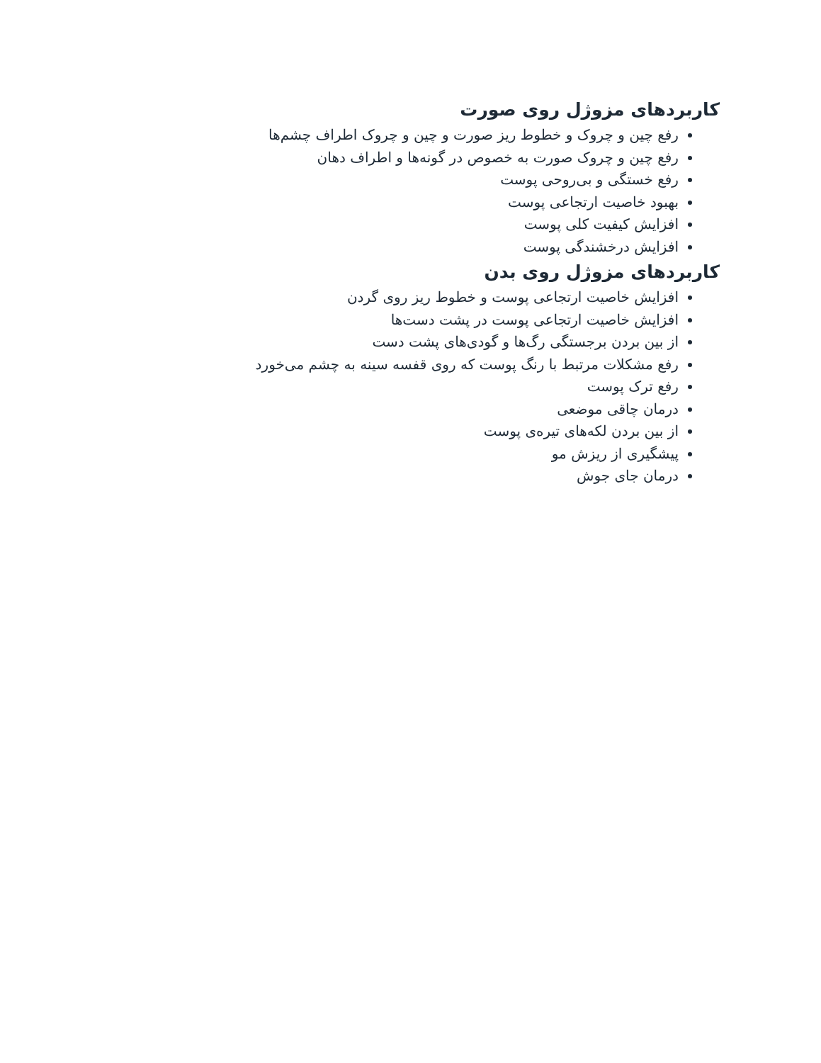کاربردهای مزوژل روی صورت
رفع چین و چروک و خطوط ریز صورت و چین و چروک اطراف چشم‌ها
رفع چین و چروک صورت به خصوص در گونه‌ها و اطراف دهان
رفع خستگی و بی‌روحی پوست
بهبود خاصیت ارتجاعی پوست
افزایش کیفیت کلی پوست
افزایش درخشندگی پوست
کاربردهای مزوژل روی بدن
افزایش خاصیت ارتجاعی پوست و خطوط ریز روی گردن
افزایش خاصیت ارتجاعی پوست در پشت دست‌ها
از بین بردن برجستگی رگ‌ها و گودی‌های پشت دست
رفع مشکلات مرتبط با رنگ پوست که روی قفسه سینه به چشم می‌خورد
رفع ترک پوست
درمان چاقی موضعی
از بین بردن لکه‌های تیره‌ی پوست
پیشگیری از ریزش مو
درمان جای جوش